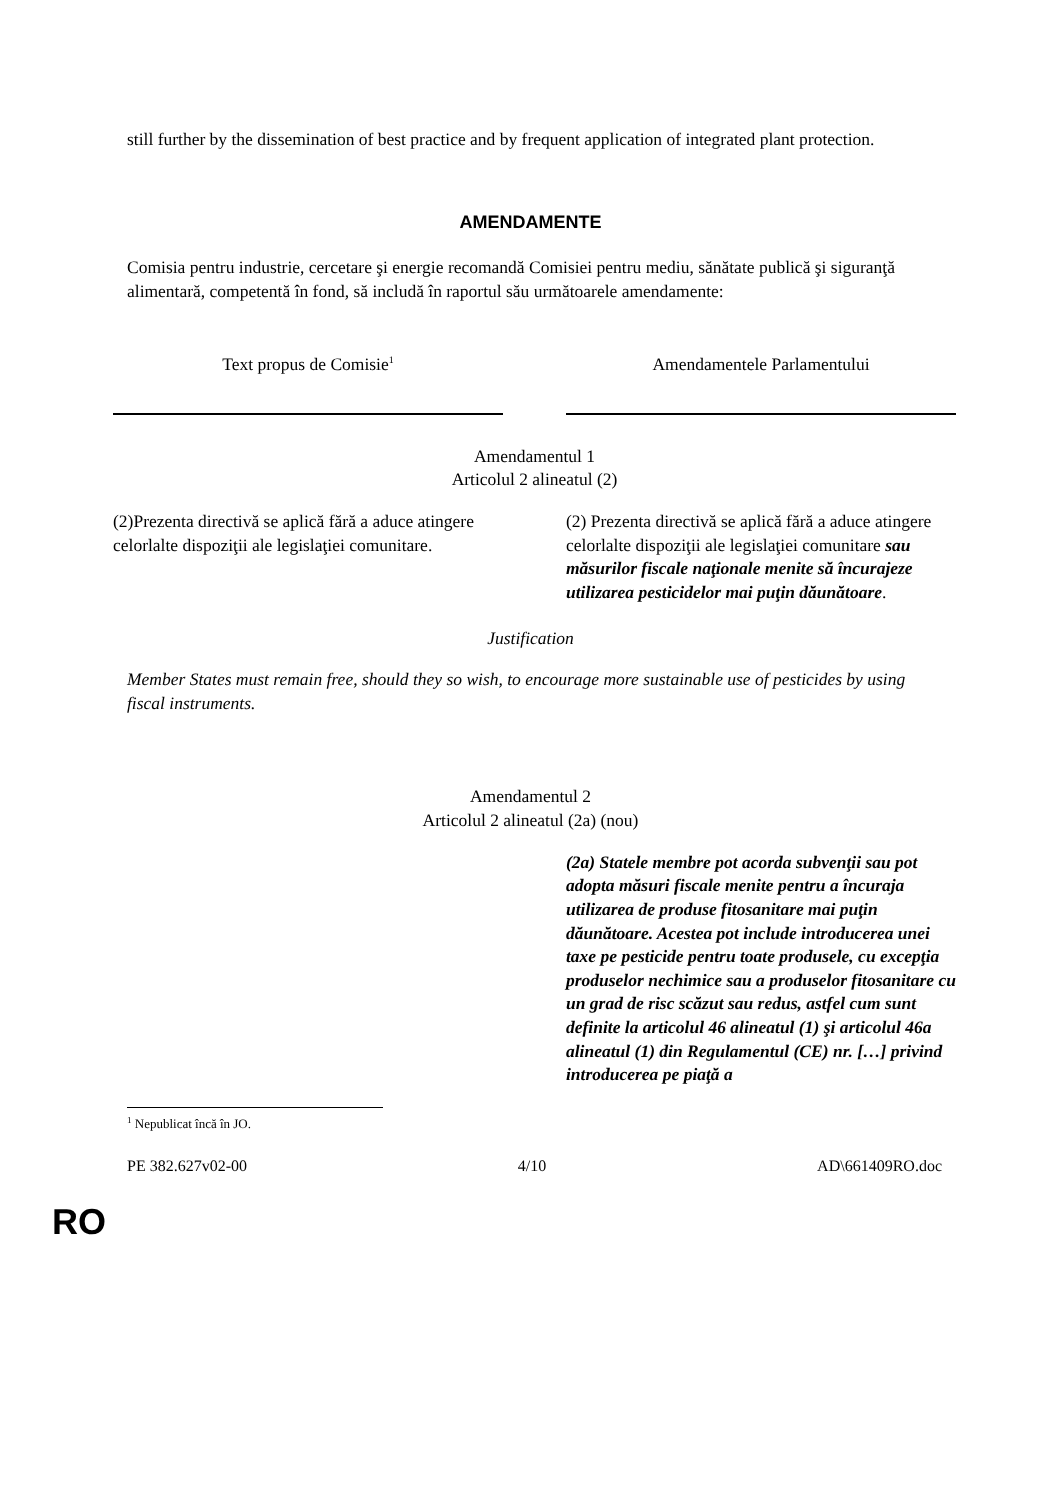still further by the dissemination of best practice and by frequent application of integrated plant protection.
AMENDAMENTE
Comisia pentru industrie, cercetare şi energie recomandă Comisiei pentru mediu, sănătate publică şi siguranţă alimentară, competentă în fond, să includă în raportul său următoarele amendamente:
| Text propus de Comisie<sup>1</sup> | | Amendamentele Parlamentului |
| Amendamentul 1 Articolul 2 alineatul (2) | | |
| (2)Prezenta directivă se aplică fără a aduce atingere celorlalte dispoziţii ale legislaţiei comunitare. | | (2) Prezenta directivă se aplică fără a aduce atingere celorlalte dispoziţii ale legislaţiei comunitare sau măsurilor fiscale naţionale menite să încurajeze utilizarea pesticidelor mai puţin dăunătoare . |
Justification
Member States must remain free, should they so wish, to encourage more sustainable use of pesticides by using fiscal instruments.
Amendamentul 2
Articolul 2 alineatul (2a) (nou)
| | | (2a) Statele membre pot acorda subvenţii sau pot adopta măsuri fiscale menite pentru a încuraja utilizarea de produse fitosanitare mai puţin dăunătoare. Acestea pot include introducerea unei taxe pe pesticide pentru toate produsele, cu excepţia produselor nechimice sau a produselor fitosanitare cu un grad de risc scăzut sau redus, astfel cum sunt definite la articolul 46 alineatul (1) şi articolul 46a alineatul (1) din Regulamentul (CE) nr. […] privind introducerea pe piaţă a |
<sup>1</sup> Nepublicat încă în JO.
PE 382.627v02-00 4/10 AD\661409RO.doc
RO